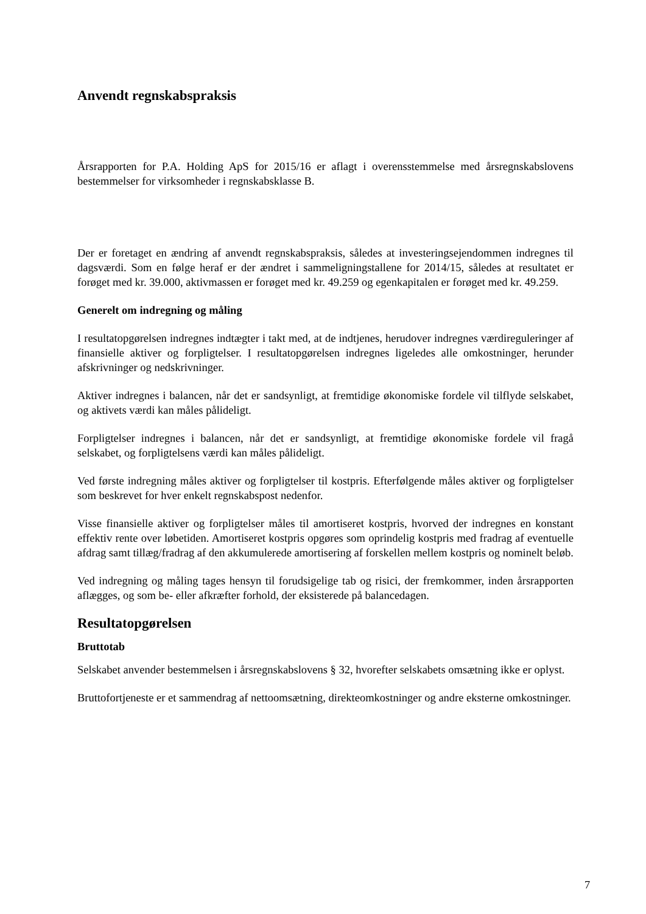Anvendt regnskabspraksis
Årsrapporten for P.A. Holding ApS for 2015/16 er aflagt i overensstemmelse med årsregnskabslovens bestemmelser for virksomheder i regnskabsklasse B.
Der er foretaget en ændring af anvendt regnskabspraksis, således at investeringsejendommen indregnes til dagsværdi. Som en følge heraf er der ændret i sammeligningstallene for 2014/15, således at resultatet er forøget med kr. 39.000, aktivmassen er forøget med kr. 49.259 og egenkapitalen er forøget med kr. 49.259.
Generelt om indregning og måling
I resultatopgørelsen indregnes indtægter i takt med, at de indtjenes, herudover indregnes værdireguleringer af finansielle aktiver og forpligtelser. I resultatopgørelsen indregnes ligeledes alle omkostninger, herunder afskrivninger og nedskrivninger.
Aktiver indregnes i balancen, når det er sandsynligt, at fremtidige økonomiske fordele vil tilflyde selskabet, og aktivets værdi kan måles pålideligt.
Forpligtelser indregnes i balancen, når det er sandsynligt, at fremtidige økonomiske fordele vil fragå selskabet, og forpligtelsens værdi kan måles pålideligt.
Ved første indregning måles aktiver og forpligtelser til kostpris. Efterfølgende måles aktiver og forpligtelser som beskrevet for hver enkelt regnskabspost nedenfor.
Visse finansielle aktiver og forpligtelser måles til amortiseret kostpris, hvorved der indregnes en konstant effektiv rente over løbetiden. Amortiseret kostpris opgøres som oprindelig kostpris med fradrag af eventuelle afdrag samt tillæg/fradrag af den akkumulerede amortisering af forskellen mellem kostpris og nominelt beløb.
Ved indregning og måling tages hensyn til forudsigelige tab og risici, der fremkommer, inden årsrapporten aflægges, og som be- eller afkræfter forhold, der eksisterede på balancedagen.
Resultatopgørelsen
Bruttotab
Selskabet anvender bestemmelsen i årsregnskabslovens § 32, hvorefter selskabets omsætning ikke er oplyst.
Bruttofortjeneste er et sammendrag af nettoomsætning, direkteomkostninger og andre eksterne omkostninger.
7